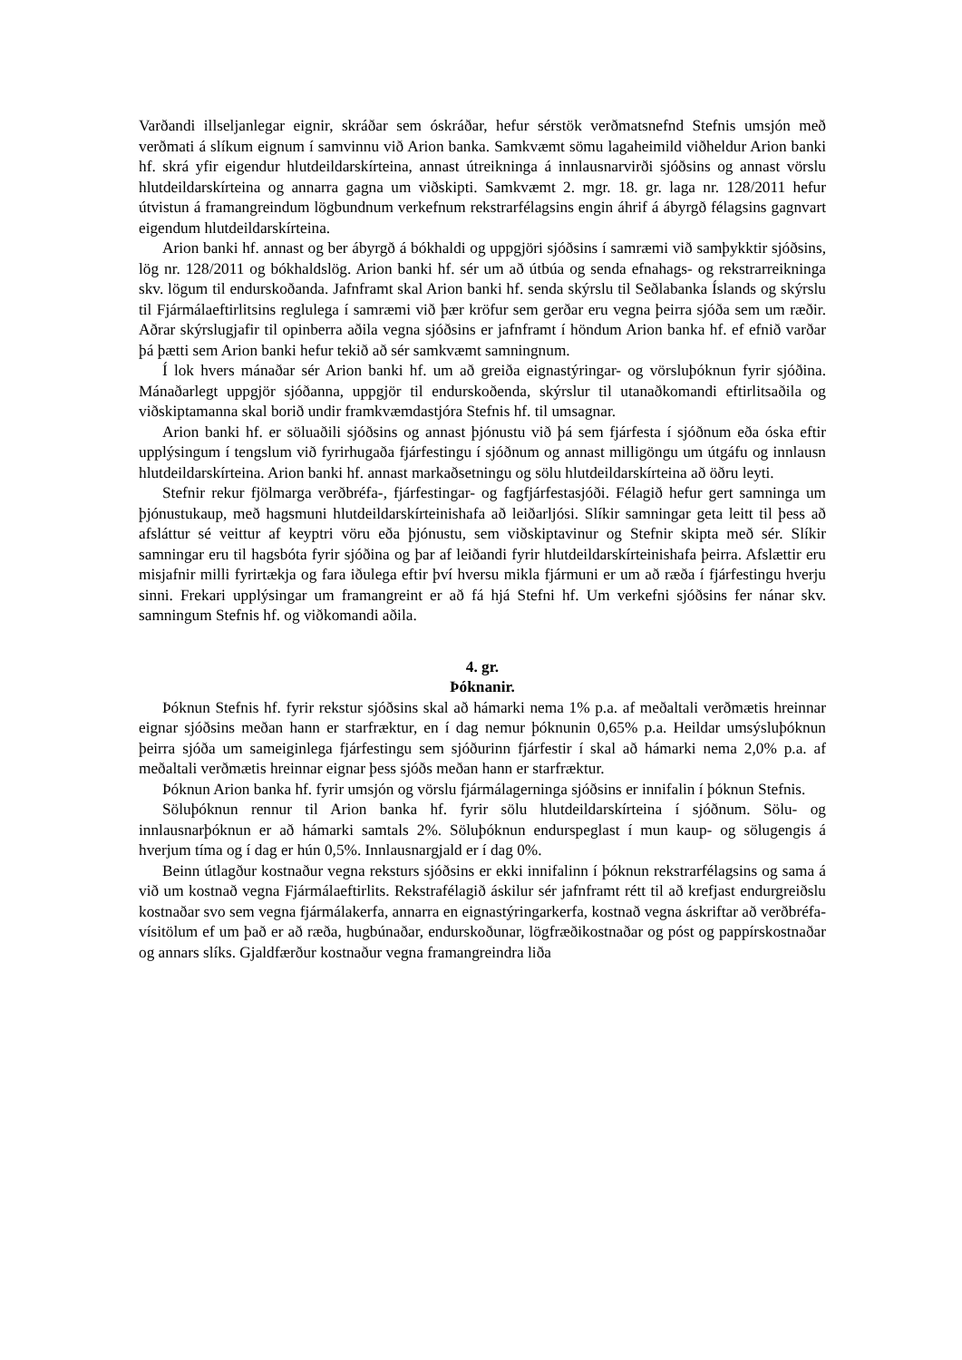Varðandi illseljanlegar eignir, skráðar sem óskráðar, hefur sérstök verðmatsnefnd Stefnis umsjón með verðmati á slíkum eignum í samvinnu við Arion banka. Samkvæmt sömu lagaheimild viðheldur Arion banki hf. skrá yfir eigendur hlutdeildarskírteina, annast útreikninga á innlausnarvirði sjóðsins og annast vörslu hlutdeildarskírteina og annarra gagna um viðskipti. Samkvæmt 2. mgr. 18. gr. laga nr. 128/2011 hefur útvistun á framangreindum lögbundnum verkefnum rekstrarfélagsins engin áhrif á ábyrgð félagsins gagnvart eigendum hlutdeildarskírteina.
Arion banki hf. annast og ber ábyrgð á bókhaldi og uppgjöri sjóðsins í samræmi við samþykktir sjóðsins, lög nr. 128/2011 og bókhaldslög. Arion banki hf. sér um að útbúa og senda efnahags- og rekstrarreikninga skv. lögum til endurskoðanda. Jafnframt skal Arion banki hf. senda skýrslu til Seðlabanka Íslands og skýrslu til Fjármálaeftirlitsins reglulega í samræmi við þær kröfur sem gerðar eru vegna þeirra sjóða sem um ræðir. Aðrar skýrslugjafir til opinberra aðila vegna sjóðsins er jafnframt í höndum Arion banka hf. ef efnið varðar þá þætti sem Arion banki hefur tekið að sér samkvæmt samningnum.
Í lok hvers mánaðar sér Arion banki hf. um að greiða eignastýringar- og vörsluþóknun fyrir sjóðina. Mánaðarlegt uppgjör sjóðanna, uppgjör til endurskoðenda, skýrslur til utanaðkomandi eftirlitsaðila og viðskiptamanna skal borið undir framkvæmdastjóra Stefnis hf. til umsagnar.
Arion banki hf. er söluaðili sjóðsins og annast þjónustu við þá sem fjárfesta í sjóðnum eða óska eftir upplýsingum í tengslum við fyrirhugaða fjárfestingu í sjóðnum og annast milligöngu um útgáfu og innlausn hlutdeildarskírteina. Arion banki hf. annast markaðsetningu og sölu hlutdeildarskírteina að öðru leyti.
Stefnir rekur fjölmarga verðbréfa-, fjárfestingar- og fagfjárfestasjóði. Félagið hefur gert samninga um þjónustukaup, með hagsmuni hlutdeildarskírteinishafa að leiðarljósi. Slíkir samningar geta leitt til þess að afsláttur sé veittur af keyptri vöru eða þjónustu, sem viðskiptavinur og Stefnir skipta með sér. Slíkir samningar eru til hagsbóta fyrir sjóðina og þar af leiðandi fyrir hlutdeildarskírteinishafa þeirra. Afslættir eru misjafnir milli fyrirtækja og fara iðulega eftir því hversu mikla fjármuni er um að ræða í fjárfestingu hverju sinni. Frekari upplýsingar um framangreint er að fá hjá Stefni hf. Um verkefni sjóðsins fer nánar skv. samningum Stefnis hf. og viðkomandi aðila.
4. gr.
Þóknanir.
Þóknun Stefnis hf. fyrir rekstur sjóðsins skal að hámarki nema 1% p.a. af meðaltali verðmætis hreinnar eignar sjóðsins meðan hann er starfræktur, en í dag nemur þóknunin 0,65% p.a. Heildar umsýsluþóknun þeirra sjóða um sameiginlega fjárfestingu sem sjóðurinn fjárfestir í skal að hámarki nema 2,0% p.a. af meðaltali verðmætis hreinnar eignar þess sjóðs meðan hann er starfræktur.
Þóknun Arion banka hf. fyrir umsjón og vörslu fjármálagerninga sjóðsins er innifalin í þóknun Stefnis.
Söluþóknun rennur til Arion banka hf. fyrir sölu hlutdeildarskírteina í sjóðnum. Sölu- og innlausnarþóknun er að hámarki samtals 2%. Söluþóknun endurspeglast í mun kaup- og sölugengis á hverjum tíma og í dag er hún 0,5%. Innlausnargjald er í dag 0%.
Beinn útlagður kostnaður vegna reksturs sjóðsins er ekki innifalinn í þóknun rekstrarfélagsins og sama á við um kostnað vegna Fjármálaeftirlits. Rekstrafélagið áskilur sér jafnframt rétt til að krefjast endurgreiðslu kostnaðar svo sem vegna fjármálakerfa, annarra en eignastýringarkerfa, kostnað vegna áskriftar að verðbréfa-vísitölum ef um það er að ræða, hugbúnaðar, endurskoðunar, lögfræðikostnaðar og póst og pappírskostnaðar og annars slíks. Gjaldfærður kostnaður vegna framangreindra liða